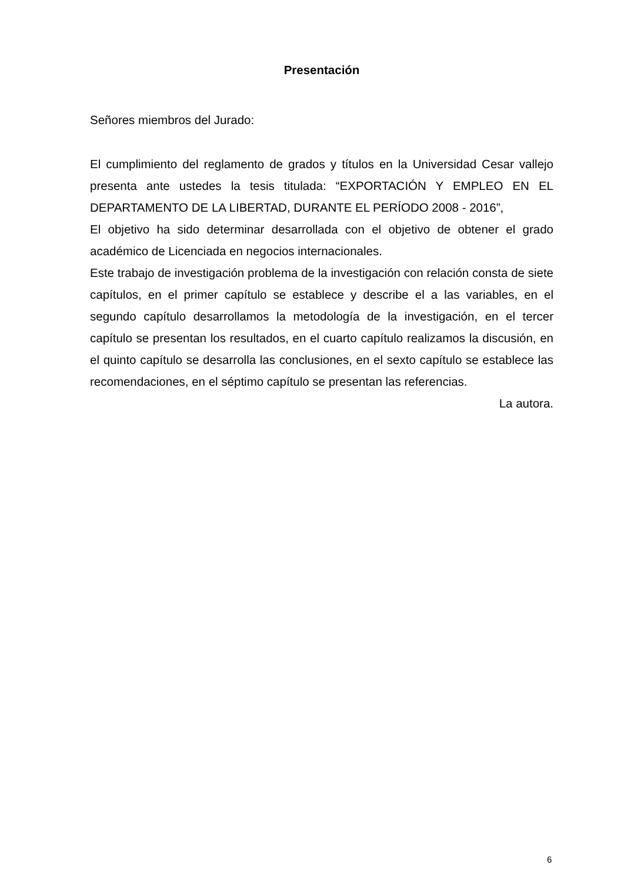Presentación
Señores miembros del Jurado:
El cumplimiento del reglamento de grados y títulos en la Universidad Cesar vallejo presenta ante ustedes la tesis titulada: “EXPORTACIÓN Y EMPLEO EN EL DEPARTAMENTO DE LA LIBERTAD, DURANTE EL PERÍODO 2008 - 2016”,
El objetivo ha sido determinar desarrollada con el objetivo de obtener el grado académico de Licenciada en negocios internacionales.
Este trabajo de investigación problema de la investigación con relación consta de siete capítulos, en el primer capítulo se establece y describe el a las variables, en el segundo capítulo desarrollamos la metodología de la investigación, en el tercer capítulo se presentan los resultados, en el cuarto capítulo realizamos la discusión, en el quinto capítulo se desarrolla las conclusiones, en el sexto capítulo se establece las recomendaciones, en el séptimo capítulo se presentan las referencias.
La autora.
6